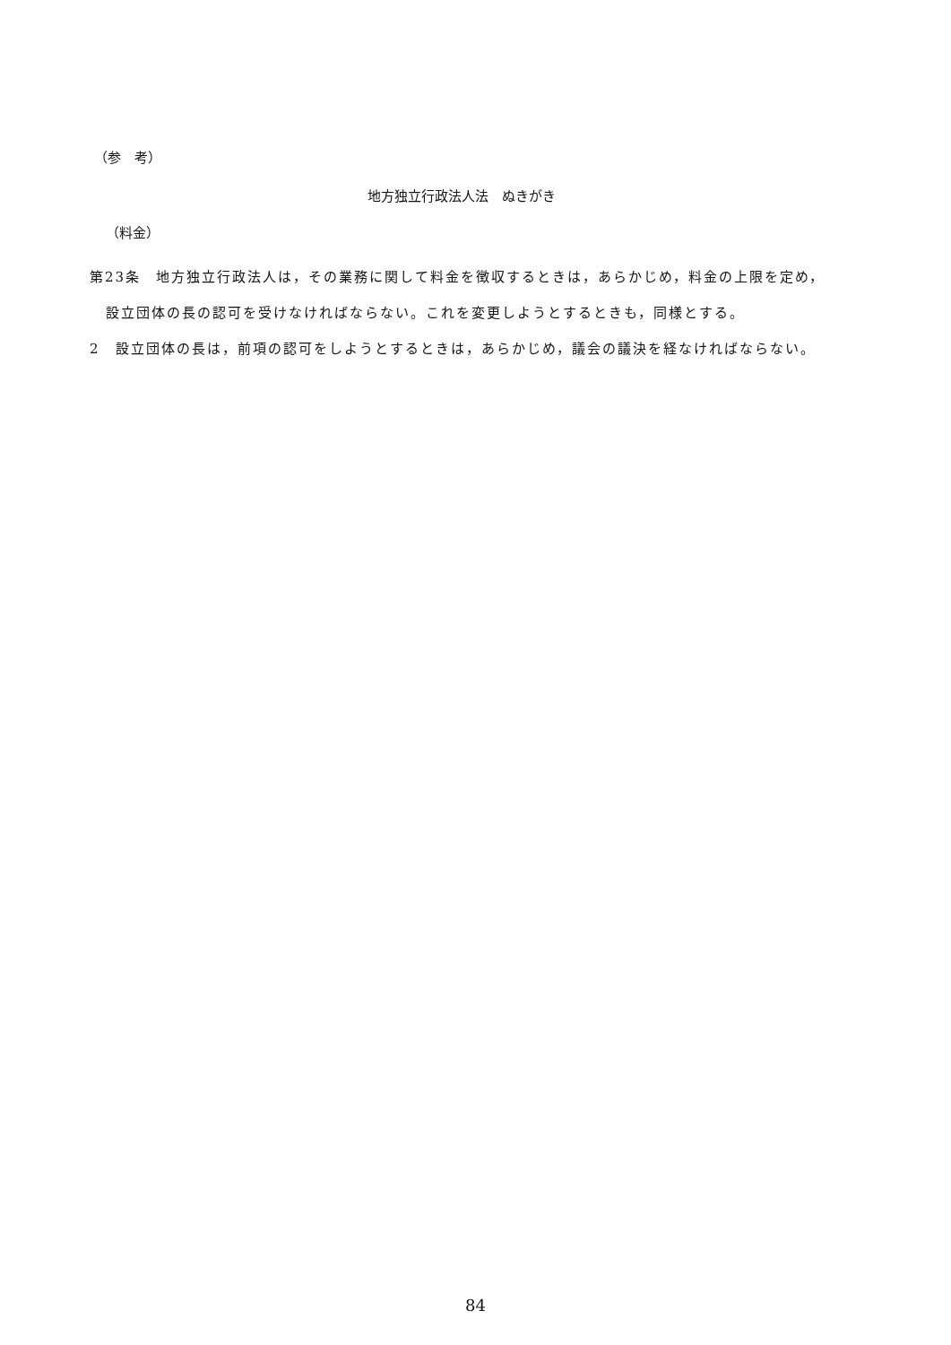（参　考）
地方独立行政法人法　ぬきがき
（料金）
第23条　地方独立行政法人は，その業務に関して料金を徴収するときは，あらかじめ，料金の上限を定め，設立団体の長の認可を受けなければならない。これを変更しようとするときも，同様とする。
2　設立団体の長は，前項の認可をしようとするときは，あらかじめ，議会の議決を経なければならない。
84